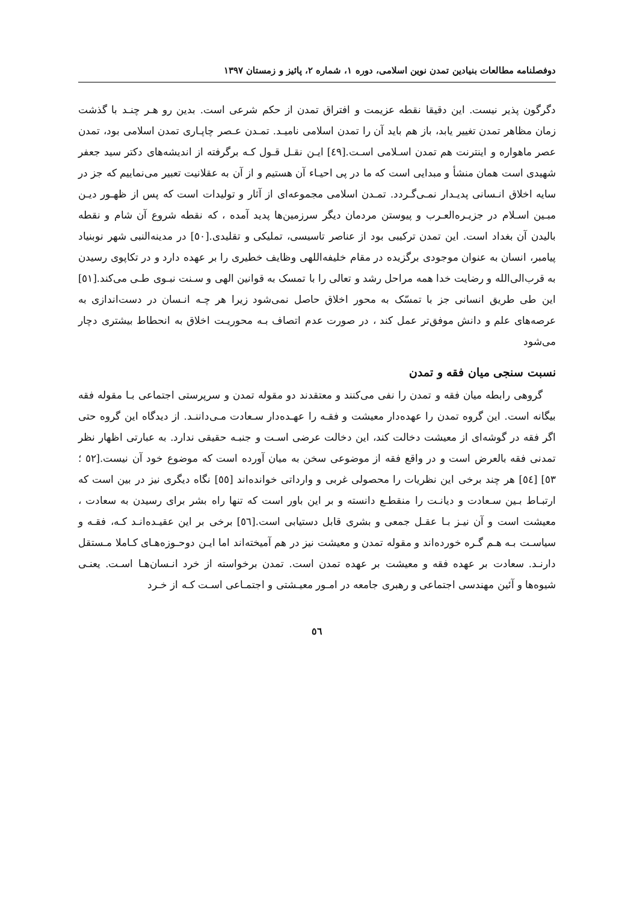دوفصلنامه مطالعات بنیادین تمدن نوین اسلامی، دوره ۱، شماره ۲، پائیز و زمستان ۱۳۹۷
دگرگون پذیر نیست. این دقیقا نقطه عزیمت و افتراق تمدن از حکم شرعی است. بدین رو هـر چنـد با گذشت زمان مظاهر تمدن تغییر یابد، باز هم باید آن را تمدن اسلامی نامیـد. تمـدن عـصر چاپـاری تمدن اسلامی بود، تمدن عصر ماهواره و اینترنت هم تمدن اسـلامی اسـت.[٤٩] ایـن نقـل قـول کـه برگرفته از اندیشه‌های دکتر سید جعفر شهیدی است همان منشأ و مبدایی است که ما در پی احیـاء آن هستیم و از آن به عقلانیت تعبیر می‌نماییم که جز در سایه اخلاق انـسانی پدیـدار نمـی‌گـردد. تمـدن اسلامی مجموعه‌ای از آثار و تولیدات است که پس از ظهـور دیـن مبـین اسـلام در جزیـره‌العـرب و پیوستن مردمان دیگر سرزمین‌ها پدید آمده ، که نقطه شروع آن شام و نقطه بالیدن آن بغداد است. این تمدن ترکیبی بود از عناصر تاسیسی، تملیکی و تقلیدی.[٥٠] در مدینه‌النبی شهر نوبنیاد پیامبر، انسان به عنوان موجودی برگزیده در مقام خلیفه‌اللهی وظایف خطیری را بر عهده دارد و در تکاپوی رسیدن به قرب‌الی‌الله و رضایت خدا همه مراحل رشد و تعالی را با تمسک به قوانین الهی و سـنت نبـوی طـی می‌کند.[٥١] این طی طریق انسانی جز با تمسّک به محور اخلاق حاصل نمی‌شود زیرا هر چـه انـسان در دست‌اندازی به عرصه‌های علم و دانش موفق‌تر عمل کند ، در صورت عدم اتصاف بـه محوریـت اخلاق به انحطاط بیشتری دچار می‌شود
نسبت سنجی میان فقه و تمدن
گروهی رابطه میان فقه و تمدن را نفی می‌کنند و معتقدند دو مقوله تمدن و سرپرستی اجتماعی بـا مقوله فقه بیگانه است. این گروه تمدن را عهده‌دار معیشت و فقـه را عهـده‌دار سـعادت مـی‌داننـد. از دیدگاه این گروه حتی اگر فقه در گوشه‌ای از معیشت دخالت کند، این دخالت عرضی اسـت و جنبـه حقیقی ندارد. به عبارتی اظهار نظر تمدنی فقه بالعرض است و در واقع فقه از موضوعی سخن به میان آورده است که موضوع خود آن نیست.[٥٢ ؛ ٥٣] [٥٤] هر چند برخی این نظریات را محصولی غربی و وارداتی خوانده‌اند [٥٥] نگاه دیگری نیز در بین است که ارتبـاط بـین سـعادت و دیانـت را منقطـع دانسته و بر این باور است که تنها راه بشر برای رسیدن به سعادت ، معیشت است و آن نیـز بـا عقـل جمعی و بشری قابل دستیابی است.[٥٦] برخی بر این عقیـده‌انـد کـه، فقـه و سیاسـت بـه هـم گـره خورده‌اند و مقوله تمدن و معیشت نیز در هم آمیخته‌اند اما ایـن دوحـوزه‌هـای کـاملا مـستقل دارنـد. سعادت بر عهده فقه و معیشت بر عهده تمدن است. تمدن برخواسته از خرد انـسان‌هـا اسـت. یعنـی شیوه‌ها و آئین مهندسی اجتماعی و رهبری جامعه در امـور معیـشتی و اجتمـاعی اسـت کـه از خـرد
٥٦